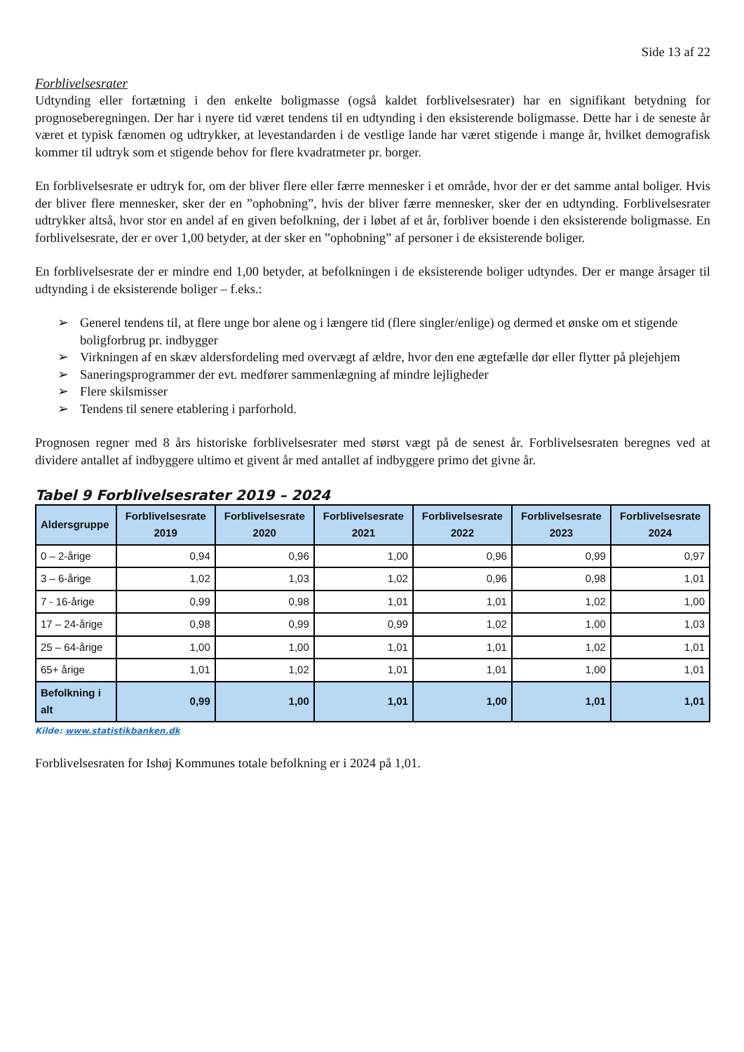Side 13 af 22
Forblivelsesrater
Udtynding eller fortætning i den enkelte boligmasse (også kaldet forblivelsesrater) har en signifikant betydning for prognoseberegningen. Der har i nyere tid været tendens til en udtynding i den eksisterende boligmasse. Dette har i de seneste år været et typisk fænomen og udtrykker, at levestandarden i de vestlige lande har været stigende i mange år, hvilket demografisk kommer til udtryk som et stigende behov for flere kvadratmeter pr. borger.
En forblivelsesrate er udtryk for, om der bliver flere eller færre mennesker i et område, hvor der er det samme antal boliger. Hvis der bliver flere mennesker, sker der en ”ophobning”, hvis der bliver færre mennesker, sker der en udtynding. Forblivelsesrater udtrykker altså, hvor stor en andel af en given befolkning, der i løbet af et år, forbliver boende i den eksisterende boligmasse. En forblivelsesrate, der er over 1,00 betyder, at der sker en ”ophobning” af personer i de eksisterende boliger.
En forblivelsesrate der er mindre end 1,00 betyder, at befolkningen i de eksisterende boliger udtyndes. Der er mange årsager til udtynding i de eksisterende boliger – f.eks.:
➢ Generel tendens til, at flere unge bor alene og i længere tid (flere singler/enlige) og dermed et ønske om et stigende boligforbrug pr. indbygger
➢ Virkningen af en skæv aldersfordeling med overvægt af ældre, hvor den ene ægtefælle dør eller flytter på plejehjem
➢ Saneringsprogrammer der evt. medfører sammenlægning af mindre lejligheder
➢ Flere skilsmisser
➢ Tendens til senere etablering i parforhold.
Prognosen regner med 8 års historiske forblivelsesrater med størst vægt på de senest år. Forblivelsesraten beregnes ved at dividere antallet af indbyggere ultimo et givent år med antallet af indbyggere primo det givne år.
Tabel 9 Forblivelsesrater 2019 – 2024
| Aldersgruppe | Forblivelsesrate 2019 | Forblivelsesrate 2020 | Forblivelsesrate 2021 | Forblivelsesrate 2022 | Forblivelsesrate 2023 | Forblivelsesrate 2024 |
| --- | --- | --- | --- | --- | --- | --- |
| 0 – 2-årige | 0,94 | 0,96 | 1,00 | 0,96 | 0,99 | 0,97 |
| 3 – 6-årige | 1,02 | 1,03 | 1,02 | 0,96 | 0,98 | 1,01 |
| 7 - 16-årige | 0,99 | 0,98 | 1,01 | 1,01 | 1,02 | 1,00 |
| 17 – 24-årige | 0,98 | 0,99 | 0,99 | 1,02 | 1,00 | 1,03 |
| 25 – 64-årige | 1,00 | 1,00 | 1,01 | 1,01 | 1,02 | 1,01 |
| 65+ årige | 1,01 | 1,02 | 1,01 | 1,01 | 1,00 | 1,01 |
| Befolkning i alt | 0,99 | 1,00 | 1,01 | 1,00 | 1,01 | 1,01 |
Kilde: www.statistikbanken.dk
Forblivelsesraten for Ishøj Kommunes totale befolkning er i 2024 på 1,01.